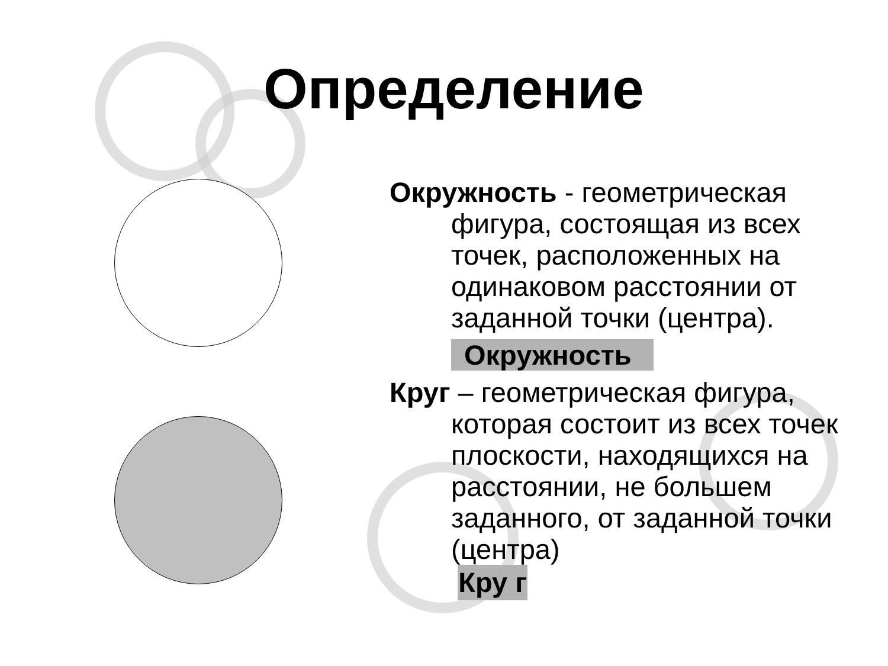Определение
Окружность - геометрическая фигура, состоящая из всех точек, расположенных на одинаковом расстоянии от заданной точки (центра).
Окружность
Круг – геометрическая фигура, которая состоит из всех точек плоскости, находящихся на расстоянии, не большем заданного, от заданной точки (центра)
Кру г